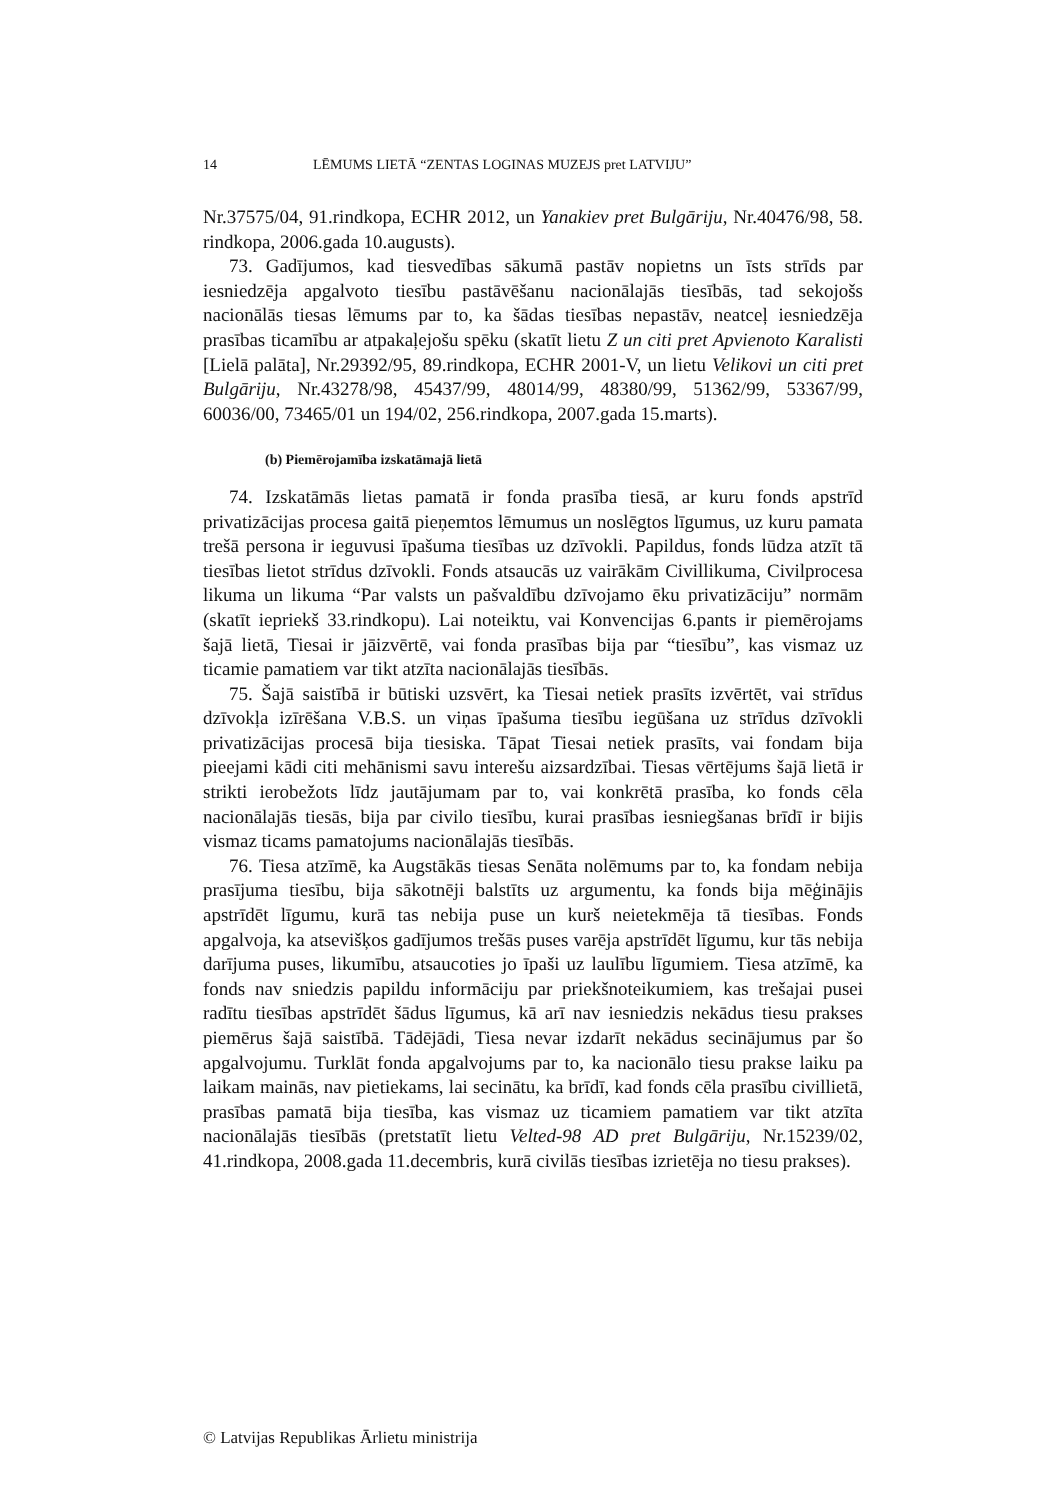14 LĒMUMS LIETĀ “ZENTAS LOGINAS MUZEJS pret LATVIJU”
Nr.37575/04, 91.rindkopa, ECHR 2012, un Yanakiev pret Bulgāriju, Nr.40476/98, 58. rindkopa, 2006.gada 10.augusts).
73. Gadījumos, kad tiesvedības sākumā pastāv nopietns un īsts strīds par iesniedzēja apgalvoto tiesību pastāvēšanu nacionālajās tiesībās, tad sekojošs nacionālās tiesas lēmums par to, ka šādas tiesības nepastāv, neatceļ iesniedzēja prasības ticamību ar atpakaļejošu spēku (skatīt lietu Z un citi pret Apvienoto Karalisti [Lielā palāta], Nr.29392/95, 89.rindkopa, ECHR 2001-V, un lietu Velikovi un citi pret Bulgāriju, Nr.43278/98, 45437/99, 48014/99, 48380/99, 51362/99, 53367/99, 60036/00, 73465/01 un 194/02, 256.rindkopa, 2007.gada 15.marts).
(b) Piemērojamība izskatāmajā lietā
74. Izskatāmās lietas pamatā ir fonda prasība tiesā, ar kuru fonds apstrīd privatizācijas procesa gaitā pieņemtos lēmumus un noslēgtos līgumus, uz kuru pamata trešā persona ir ieguvusi īpašuma tiesības uz dzīvokli. Papildus, fonds lūdza atzīt tā tiesības lietot strīdus dzīvokli. Fonds atsaucās uz vairākām Civillikuma, Civilprocesa likuma un likuma “Par valsts un pašvaldību dzīvojamo ēku privatizāciju” normām (skatīt iepriekš 33.rindkopu). Lai noteiktu, vai Konvencijas 6.pants ir piemērojams šajā lietā, Tiesai ir jāizvērtē, vai fonda prasības bija par “tiesību”, kas vismaz uz ticamie pamatiem var tikt atzīta nacionālajās tiesībās.
75. Šajā saistībā ir būtiski uzsvērt, ka Tiesai netiek prasīts izvērtēt, vai strīdus dzīvokļa izīrēšana V.B.S. un viņas īpašuma tiesību iegūšana uz strīdus dzīvokli privatizācijas procesā bija tiesiska. Tāpat Tiesai netiek prasīts, vai fondam bija pieejami kādi citi mehānismi savu interešu aizsardzībai. Tiesas vērtējums šajā lietā ir strikti ierobežots līdz jautājumam par to, vai konkrētā prasība, ko fonds cēla nacionālajās tiesās, bija par civilo tiesību, kurai prasības iesniegšanas brīdī ir bijis vismaz ticams pamatojums nacionālajās tiesībās.
76. Tiesa atzīmē, ka Augstākās tiesas Senāta nolēmums par to, ka fondam nebija prasījuma tiesību, bija sākotnēji balstīts uz argumentu, ka fonds bija mēģinājis apstrīdēt līgumu, kurā tas nebija puse un kurš neietekmēja tā tiesības. Fonds apgalvoja, ka atsevišķos gadījumos trešās puses varēja apstrīdēt līgumu, kur tās nebija darījuma puses, likumību, atsaucoties jo īpaši uz laulību līgumiem. Tiesa atzīmē, ka fonds nav sniedzis papildu informāciju par priekšnoteikumiem, kas trešajai pusei radītu tiesības apstrīdēt šādus līgumus, kā arī nav iesniedzis nekādus tiesu prakses piemērus šajā saistībā. Tādējādi, Tiesa nevar izdarīt nekādus secinājumus par šo apgalvojumu. Turklāt fonda apgalvojums par to, ka nacionālo tiesu prakse laiku pa laikam mainās, nav pietiekams, lai secinātu, ka brīdī, kad fonds cēla prasību civillietā, prasības pamatā bija tiesība, kas vismaz uz ticamiem pamatiem var tikt atzīta nacionālajās tiesībās (pretstatīt lietu Velted-98 AD pret Bulgāriju, Nr.15239/02, 41.rindkopa, 2008.gada 11.decembris, kurā civilās tiesības izrietēja no tiesu prakses).
© Latvijas Republikas Ārlietu ministrija